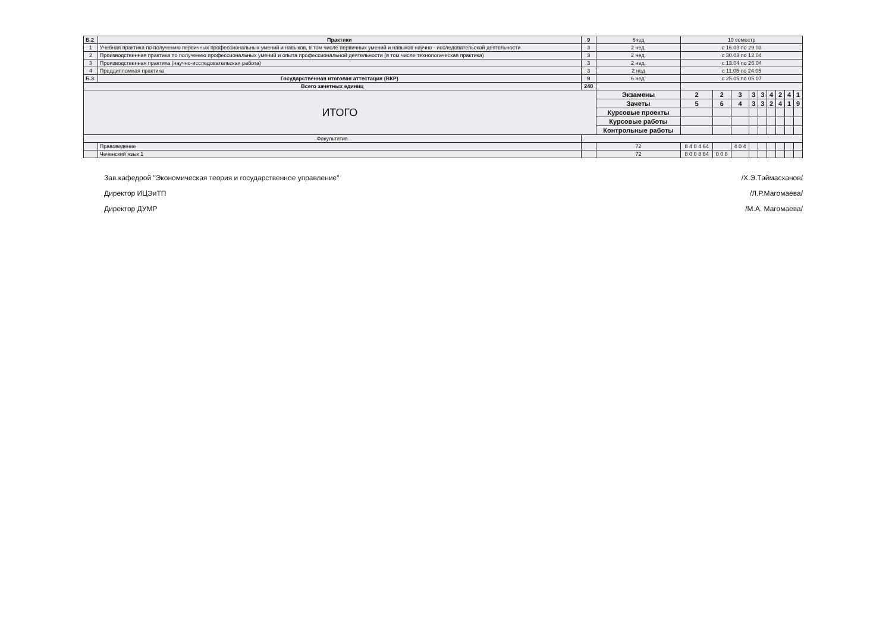| Б.2 | Практики | 9 | 6нед | 10 семестр | | | | | | | | |
| 1 | Учебная практика по получению первичных профессиональных умений и навыков, в том числе первичных умений и навыков научно - исследовательской деятельности | 3 | 2 нед. | с 16.03 по 29.03 | | | | | | | | |
| 2 | Производственная практика по получению профессиональных умений и опыта профессиональной деятельности (в том числе технологическая практика) | 3 | 2 нед. | с 30.03 по 12.04 | | | | | | | | |
| 3 | Производственная практика (научно-исследовательская работа) | 3 | 2 нед. | с 13.04 по 26.04 | | | | | | | | |
| 4 | Преддипломная практика | 3 | 2 нед | с 11.05 по 24.05 | | | | | | | | |
| Б.3 | Государственная итоговая аттестация (ВКР) | 9 | 6 нед. | с 25.05 по 05.07 | | | | | | | | |
| Всего зачетных единиц | | 240 | | | | | | | | | | |
| ИТОГО | | | Экзамены | 2 | 2 | 3 | 3 | 3 | 4 | 2 | 4 | 1 |
| | | | Зачеты | 5 | 6 | 4 | 3 | 3 | 2 | 4 | 1 | 9 |
| | | | Курсовые проекты | | | | | | | | | |
| | | | Курсовые работы | | | | | | | | | |
| | | | Контрольные работы | | | | | | | | | |
| Факультатив | | | | | | | | | | | | |
| | Правоведение | | 72 | 8 4 0 4 64 | | 4 0 4 | | | | | | |
| | Чеченский язык 1 | | 72 | 8 0 0 8 64 | 0 0 8 | | | | | | | |
Зав.кафедрой "Экономическая теория и государственное управление"
Директор ИЦЭиТП
Директор ДУМР
/Х.Э.Таймасханов/
/Л.Р.Магомаева/
/М.А. Магомаева/